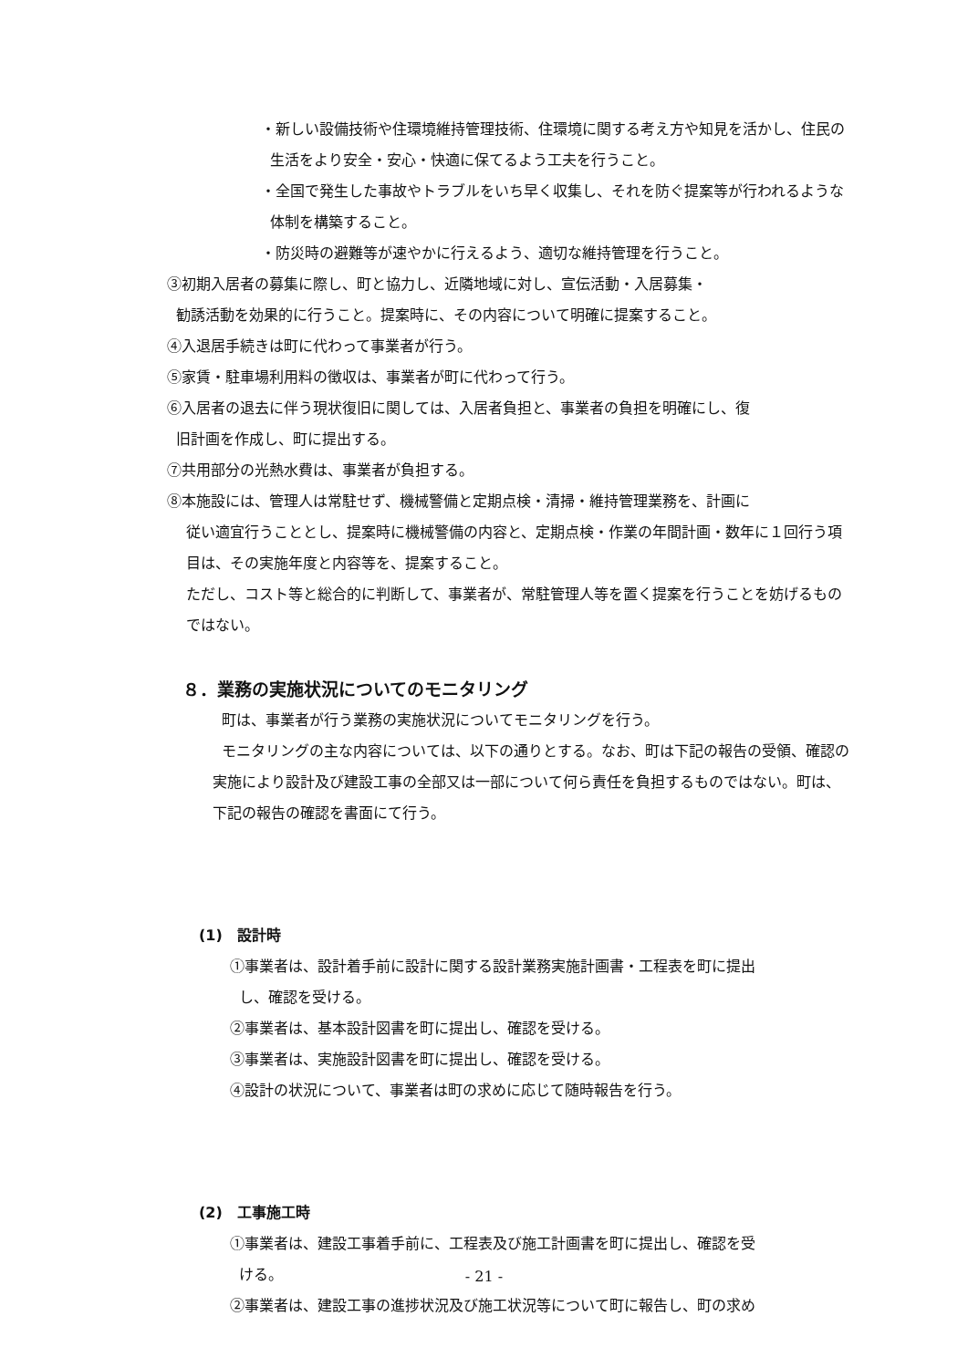・新しい設備技術や住環境維持管理技術、住環境に関する考え方や知見を活かし、住民の生活をより安全・安心・快適に保てるよう工夫を行うこと。
・全国で発生した事故やトラブルをいち早く収集し、それを防ぐ提案等が行われるような体制を構築すること。
・防災時の避難等が速やかに行えるよう、適切な維持管理を行うこと。
③初期入居者の募集に際し、町と協力し、近隣地域に対し、宣伝活動・入居募集・
勧誘活動を効果的に行うこと。提案時に、その内容について明確に提案すること。
④入退居手続きは町に代わって事業者が行う。
⑤家賃・駐車場利用料の徴収は、事業者が町に代わって行う。
⑥入居者の退去に伴う現状復旧に関しては、入居者負担と、事業者の負担を明確にし、復
旧計画を作成し、町に提出する。
⑦共用部分の光熱水費は、事業者が負担する。
⑧本施設には、管理人は常駐せず、機械警備と定期点検・清掃・維持管理業務を、計画に
従い適宜行うこととし、提案時に機械警備の内容と、定期点検・作業の年間計画・数年に１回行う項目は、その実施年度と内容等を、提案すること。
ただし、コスト等と総合的に判断して、事業者が、常駐管理人等を置く提案を行うことを妨げるものではない。
８．業務の実施状況についてのモニタリング
町は、事業者が行う業務の実施状況についてモニタリングを行う。
モニタリングの主な内容については、以下の通りとする。なお、町は下記の報告の受領、確認の実施により設計及び建設工事の全部又は一部について何ら責任を負担するものではない。町は、下記の報告の確認を書面にて行う。
(1) 設計時
①事業者は、設計着手前に設計に関する設計業務実施計画書・工程表を町に提出
し、確認を受ける。
②事業者は、基本設計図書を町に提出し、確認を受ける。
③事業者は、実施設計図書を町に提出し、確認を受ける。
④設計の状況について、事業者は町の求めに応じて随時報告を行う。
(2) 工事施工時
①事業者は、建設工事着手前に、工程表及び施工計画書を町に提出し、確認を受
ける。
②事業者は、建設工事の進捗状況及び施工状況等について町に報告し、町の求め
- 21 -